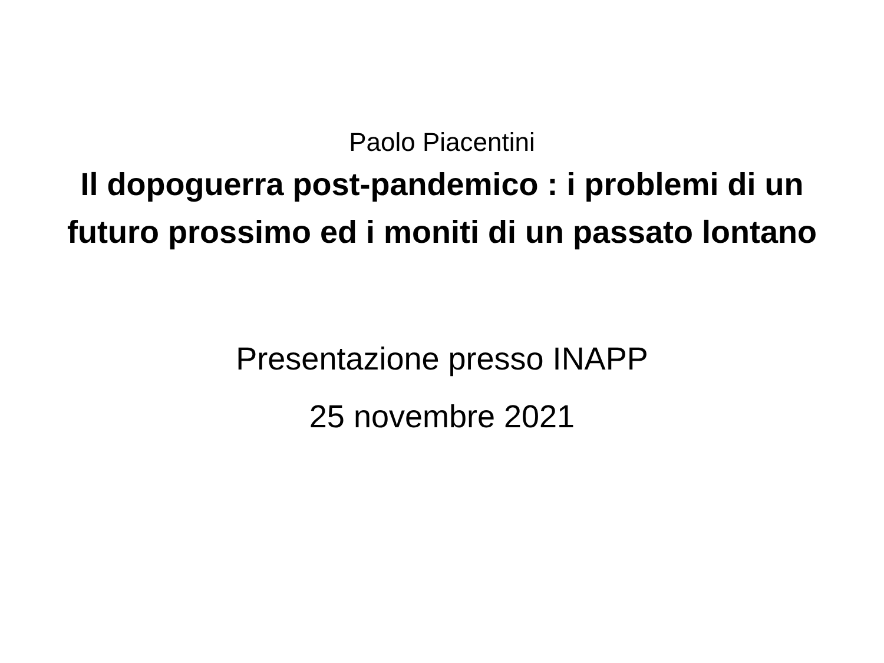Paolo Piacentini
Il dopoguerra post-pandemico : i problemi di un futuro prossimo ed i moniti di un passato lontano
Presentazione presso INAPP
25 novembre 2021